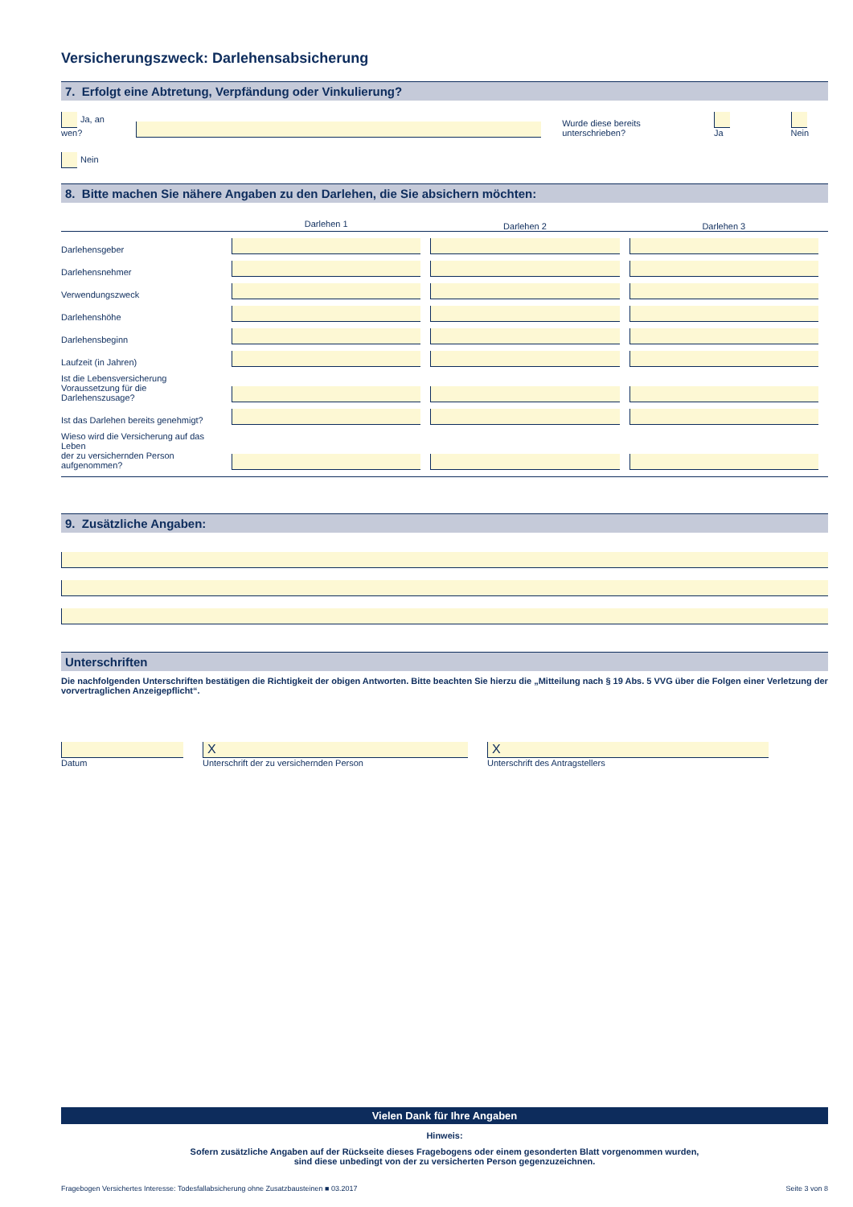Versicherungszweck: Darlehensabsicherung
7. Erfolgt eine Abtretung, Verpfändung oder Vinkulierung?
Ja, an wen?
Wurde diese bereits unterschrieben? Ja Nein
Nein
8. Bitte machen Sie nähere Angaben zu den Darlehen, die Sie absichern möchten:
| | Darlehen 1 | Darlehen 2 | Darlehen 3 |
| Darlehensgeber | | | |
| Darlehensnehmer | | | |
| Verwendungszweck | | | |
| Darlehenshöhe | | | |
| Darlehensbeginn | | | |
| Laufzeit (in Jahren) | | | |
| Ist die Lebensversicherung Voraussetzung für die Darlehenszusage? | | | |
| Ist das Darlehen bereits genehmigt? | | | |
| Wieso wird die Versicherung auf das Leben der zu versichernden Person aufgenommen? | | | |
9. Zusätzliche Angaben:
Unterschriften
Die nachfolgenden Unterschriften bestätigen die Richtigkeit der obigen Antworten. Bitte beachten Sie hierzu die „Mitteilung nach § 19 Abs. 5 VVG über die Folgen einer Verletzung der vorvertraglichen Anzeigepflicht“.
Datum
X
Unterschrift der zu versichernden Person
X
Unterschrift des Antragstellers
Vielen Dank für Ihre Angaben
Hinweis:
Sofern zusätzliche Angaben auf der Rückseite dieses Fragebogens oder einem gesonderten Blatt vorgenommen wurden,
sind diese unbedingt von der zu versicherten Person gegenzuzeichnen.
Fragebogen Versichertes Interesse: Todesfallabsicherung ohne Zusatzbausteinen ■ 03.2017 Seite 3 von 8